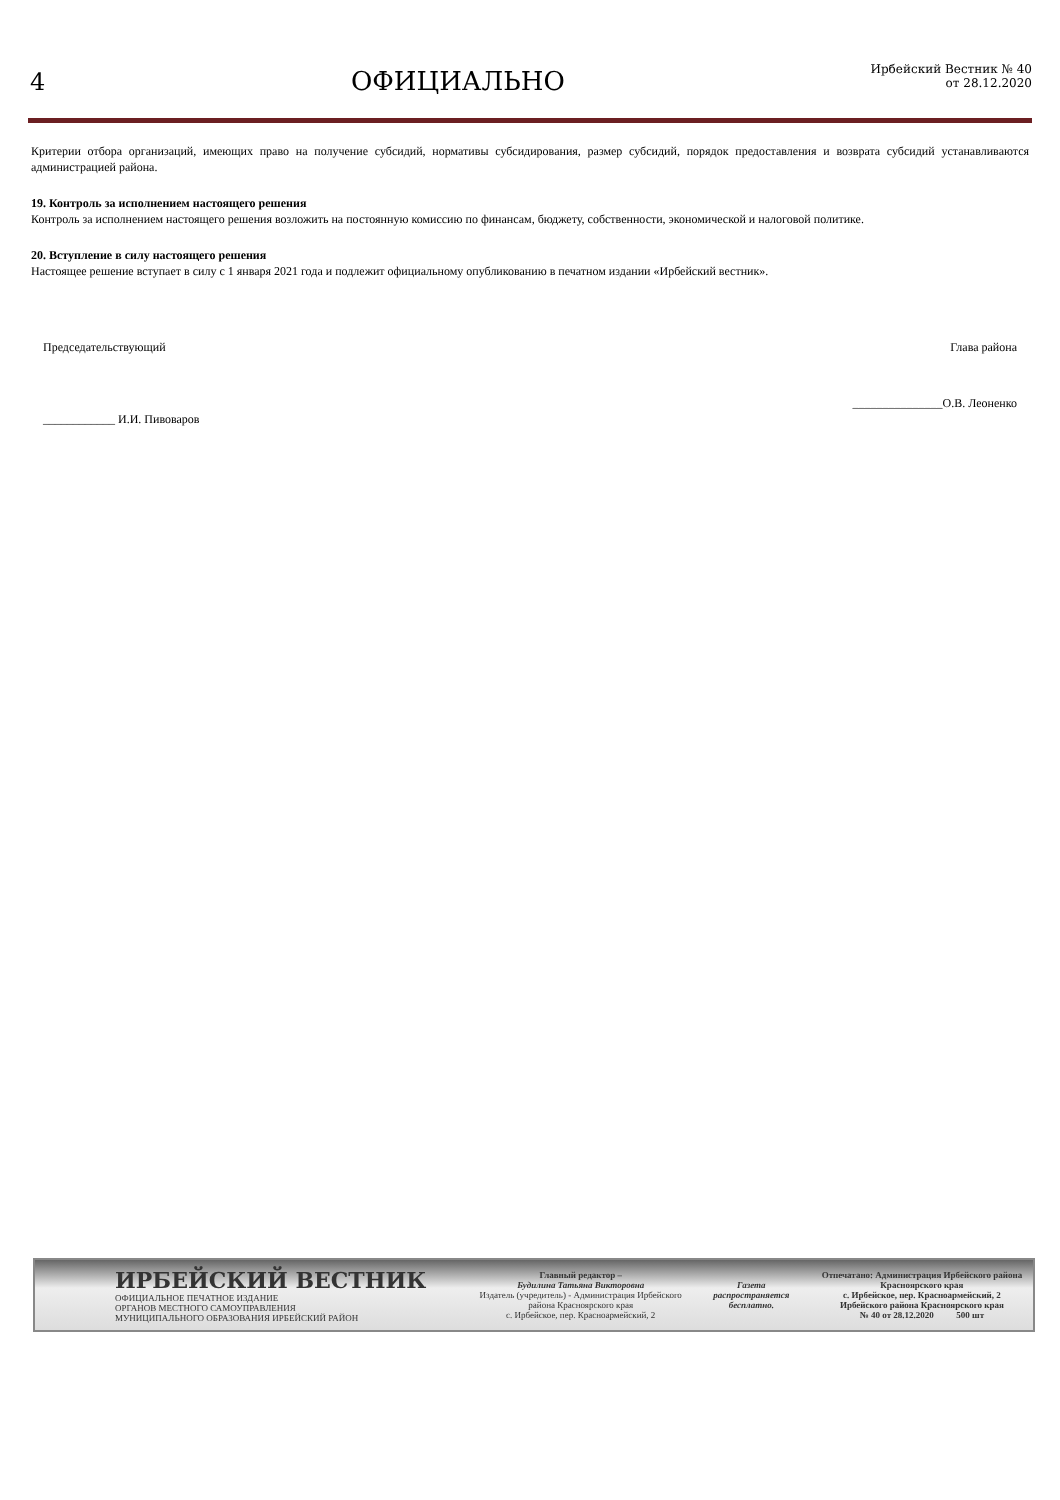4 ОФИЦИАЛЬНО
Ирбейский Вестник № 40
от 28.12.2020
Критерии отбора организаций, имеющих право на получение субсидий, нормативы субсидирования, размер субсидий, порядок предоставления и возврата субсидий устанавливаются администрацией района.
19. Контроль за исполнением настоящего решения
Контроль за исполнением настоящего решения возложить на постоянную комиссию по финансам, бюджету, собственности, экономической и налоговой политике.
20. Вступление в силу настоящего решения
Настоящее решение вступает в силу с 1 января 2021 года и подлежит официальному опубликованию в печатном издании «Ирбейский вестник».
Председательствующий Глава района
____________ И.И. Пивоваров _______________О.В. Леоненко
ИРБЕЙСКИЙ ВЕСТНИК
ОФИЦИАЛЬНОЕ ПЕЧАТНОЕ ИЗДАНИЕ
ОРГАНОВ МЕСТНОГО САМОУПРАВЛЕНИЯ
МУНИЦИПАЛЬНОГО ОБРАЗОВАНИЯ ИРБЕЙСКИЙ РАЙОН
Главный редактор –
Будилина Татьяна Викторовна
Издатель (учредитель) - Администрация Ирбейского района Красноярского края
с. Ирбейское, пер. Красноармейский, 2
Газета распространяется бесплатно.
Отпечатано: Администрация Ирбейского района Красноярского края
с. Ирбейское, пер. Красноармейский, 2
Ирбейского района Красноярского края
№ 40 от 28.12.2020 500 шт